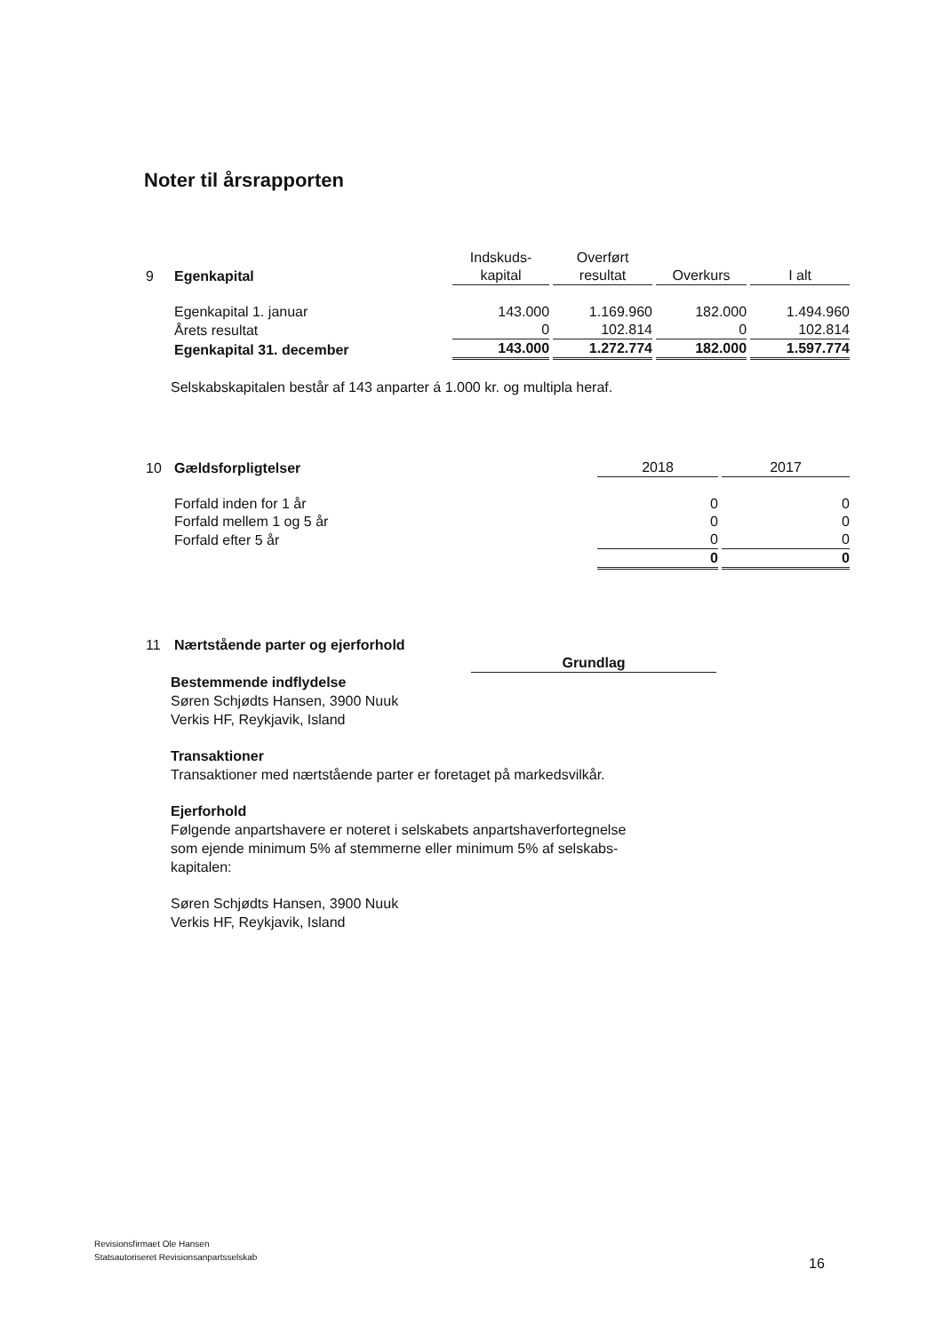Noter til årsrapporten
| | | Indskuds- | Overført | | |
| 9 | Egenkapital | kapital | resultat | Overkurs | I alt |
| | Egenkapital 1. januar | 143.000 | 1.169.960 | 182.000 | 1.494.960 |
| | Årets resultat | 0 | 102.814 | 0 | 102.814 |
| | Egenkapital 31. december | 143.000 | 1.272.774 | 182.000 | 1.597.774 |
Selskabskapitalen består af 143 anparter á 1.000 kr. og multipla heraf.
| 10 | Gældsforpligtelser | 2018 | 2017 |
| | Forfald inden for 1 år | 0 | 0 |
| | Forfald mellem 1 og 5 år | 0 | 0 |
| | Forfald efter 5 år | 0 | 0 |
| | | 0 | 0 |
| 11 | Nærtstående parter og ejerforhold | |
| | | Grundlag |
Bestemmende indflydelse
Søren Schjødts Hansen, 3900 Nuuk
Verkis HF, Reykjavik, Island
Transaktioner
Transaktioner med nærtstående parter er foretaget på markedsvilkår.
Ejerforhold
Følgende anpartshavere er noteret i selskabets anpartshaverfortegnelse
som ejende minimum 5% af stemmerne eller minimum 5% af selskabs-
kapitalen:
Søren Schjødts Hansen, 3900 Nuuk
Verkis HF, Reykjavik, Island
Revisionsfirmaet Ole Hansen
Statsautoriseret Revisionsanpartsselskab
16